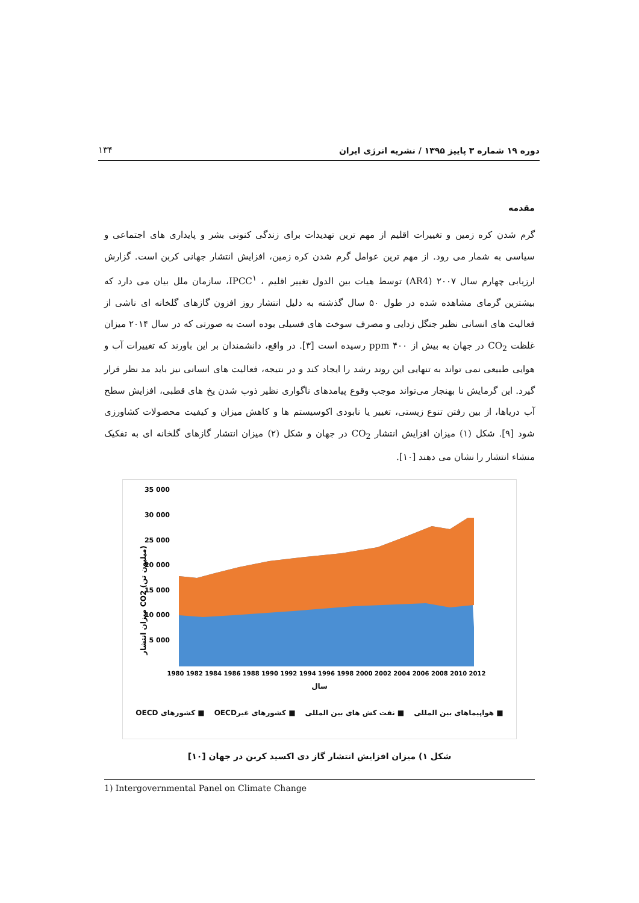دوره ۱۹ شماره ۳ پاییز ۱۳۹۵ / نشریه انرژی ایران ۱۳۴
مقدمه
گرم شدن کره زمین و تغییرات اقلیم از مهم ترین تهدیدات برای زندگی کنونی بشر و پایداری های اجتماعی و سیاسی به شمار می رود. از مهم ترین عوامل گرم شدن کره زمین، افزایش انتشار جهانی کربن است. گزارش ارزیابی چهارم سال ۲۰۰۷ (AR4) توسط هیات بین الدول تغییر اقلیم ، IPCC<sup>۱</sup>، سازمان ملل بیان می دارد که بیشترین گرمای مشاهده شده در طول ۵۰ سال گذشته به دلیل انتشار روز افزون گازهای گلخانه ای ناشی از فعالیت های انسانی نظیر جنگل زدایی و مصرف سوخت های فسیلی بوده است به صورتی که در سال ۲۰۱۴ میزان غلظت CO<sub>2</sub> در جهان به بیش از ۴۰۰ ppm رسیده است [۳]. در واقع، دانشمندان بر این باورند که تغییرات آب و هوایی طبیعی نمی تواند به تنهایی این روند رشد را ایجاد کند و در نتیجه، فعالیت های انسانی نیز باید مد نظر قرار گیرد. این گرمایش نا بهنجار می‌تواند موجب وقوع پیامدهای ناگواری نظیر ذوب شدن یخ های قطبی، افزایش سطح آب دریاها، از بین رفتن تنوع زیستی، تغییر یا نابودی اکوسیستم ها و کاهش میزان و کیفیت محصولات کشاورزی شود [۹]. شکل (۱) میزان افزایش انتشار CO<sub>2</sub> در جهان و شکل (۲) میزان انتشار گازهای گلخانه ای به تفکیک منشاء انتشار را نشان می دهند [۱۰].
35 000
30 000
25 000
20 000
15 000
10 000
5 000
میزان انتشار CO2 (میلیون تن)
1980 1982 1984 1986 1988 1990 1992 1994 1996 1998 2000 2002 2004 2006 2008 2010 2012
سال
■ هواپیماهای بین المللی ■ نفت کش های بین المللی ■ کشورهای غیرOECD ■ کشورهای OECD
شکل ۱) میزان افزایش انتشار گاز دی اکسید کربن در جهان [۱۰]
1) Intergovernmental Panel on Climate Change